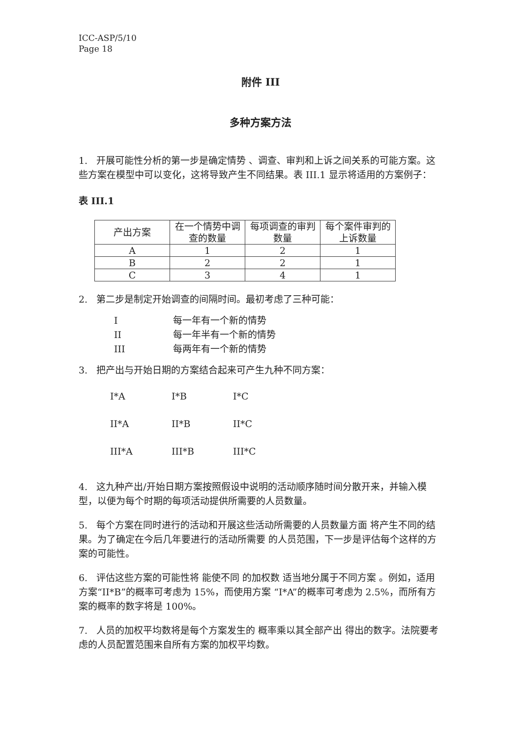ICC-ASP/5/10
Page 18
附件 III
多种方案方法
1. 开展可能性分析的第一步是确定情势 、调查、审判和上诉之间关系的可能方案。这些方案在模型中可以变化，这将导致产生不同结果。表 III.1 显示将适用的方案例子：
表 III.1
| 产出方案 | 在一个情势中调查的数量 | 每项调查的审判数量 | 每个案件审判的上诉数量 |
| A | 1 | 2 | 1 |
| B | 2 | 2 | 1 |
| C | 3 | 4 | 1 |
2. 第二步是制定开始调查的间隔时间。最初考虑了三种可能：
| I | 每一年有一个新的情势 |
| II | 每一年半有一个新的情势 |
| III | 每两年有一个新的情势 |
3. 把产出与开始日期的方案结合起来可产生九种不同方案：
| I*A | I*B | I*C |
| II*A | II*B | II*C |
| III*A | III*B | III*C |
4. 这九种产出/开始日期方案按照假设中说明的活动顺序随时间分散开来，并输入模型，以便为每个时期的每项活动提供所需要的人员数量。
5. 每个方案在同时进行的活动和开展这些活动所需要的人员数量方面 将产生不同的结果。为了确定在今后几年要进行的活动所需要 的人员范围，下一步是评估每个这样的方案的可能性。
6. 评估这些方案的可能性将 能使不同 的加权数 适当地分属于不同方案 。例如，适用方案“II*B”的概率可考虑为 15%，而使用方案 “I*A”的概率可考虑为 2.5%，而所有方案的概率的数字将是 100%。
7. 人员的加权平均数将是每个方案发生的 概率乘以其全部产出 得出的数字。法院要考虑的人员配置范围来自所有方案的加权平均数。